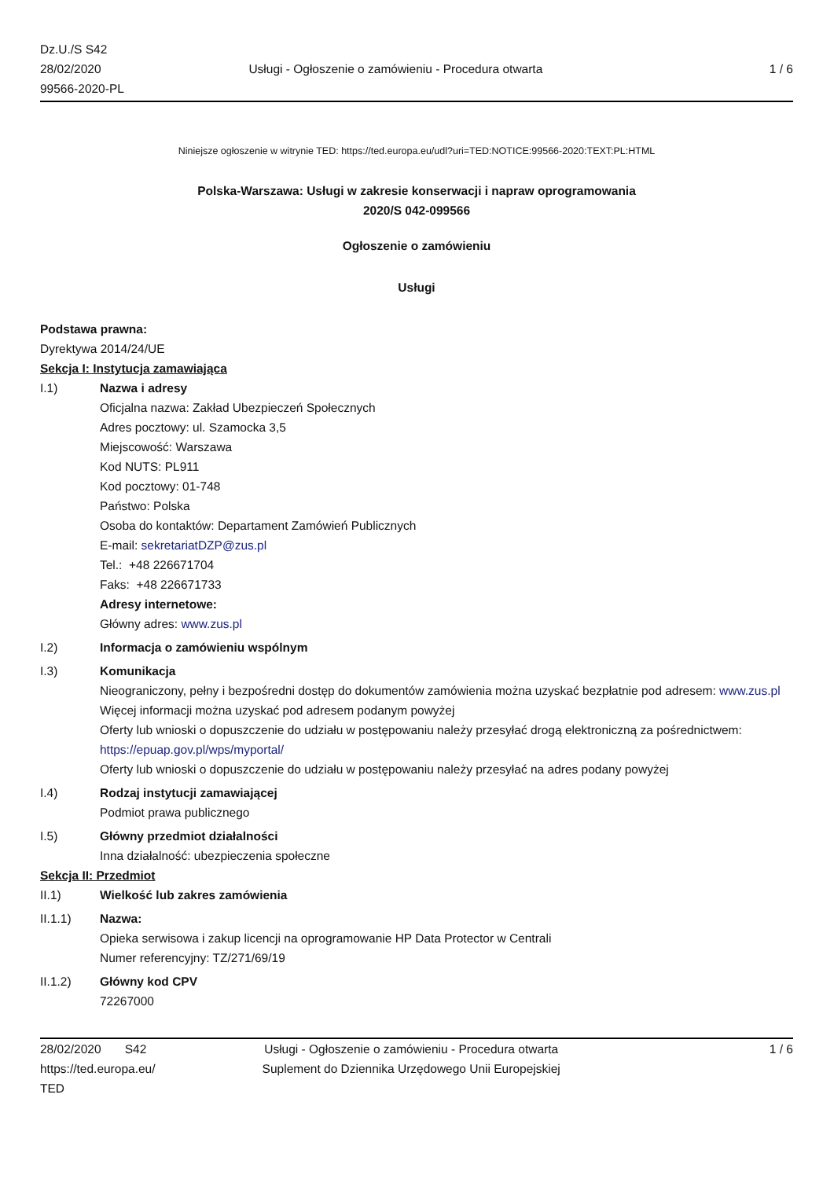Dz.U./S S42
28/02/2020
99566-2020-PL
Usługi - Ogłoszenie o zamówieniu - Procedura otwarta
1 / 6
Niniejsze ogłoszenie w witrynie TED: https://ted.europa.eu/udl?uri=TED:NOTICE:99566-2020:TEXT:PL:HTML
Polska-Warszawa: Usługi w zakresie konserwacji i napraw oprogramowania
2020/S 042-099566
Ogłoszenie o zamówieniu
Usługi
Podstawa prawna:
Dyrektywa 2014/24/UE
Sekcja I: Instytucja zamawiająca
I.1) Nazwa i adresy
Oficjalna nazwa: Zakład Ubezpieczeń Społecznych
Adres pocztowy: ul. Szamocka 3,5
Miejscowość: Warszawa
Kod NUTS: PL911
Kod pocztowy: 01-748
Państwo: Polska
Osoba do kontaktów: Departament Zamówień Publicznych
E-mail: sekretariatDZP@zus.pl
Tel.: +48 226671704
Faks: +48 226671733
Adresy internetowe:
Główny adres: www.zus.pl
I.2) Informacja o zamówieniu wspólnym
I.3) Komunikacja
Nieograniczony, pełny i bezpośredni dostęp do dokumentów zamówienia można uzyskać bezpłatnie pod adresem: www.zus.pl
Więcej informacji można uzyskać pod adresem podanym powyżej
Oferty lub wnioski o dopuszczenie do udziału w postępowaniu należy przesyłać drogą elektroniczną za pośrednictwem: https://epuap.gov.pl/wps/myportal/
Oferty lub wnioski o dopuszczenie do udziału w postępowaniu należy przesyłać na adres podany powyżej
I.4) Rodzaj instytucji zamawiającej
Podmiot prawa publicznego
I.5) Główny przedmiot działalności
Inna działalność: ubezpieczenia społeczne
Sekcja II: Przedmiot
II.1) Wielkość lub zakres zamówienia
II.1.1) Nazwa:
Opieka serwisowa i zakup licencji na oprogramowanie HP Data Protector w Centrali
Numer referencyjny: TZ/271/69/19
II.1.2) Główny kod CPV
72267000
28/02/2020 S42
https://ted.europa.eu/
TED
Usługi - Ogłoszenie o zamówieniu - Procedura otwarta
Suplement do Dziennika Urzędowego Unii Europejskiej
1 / 6